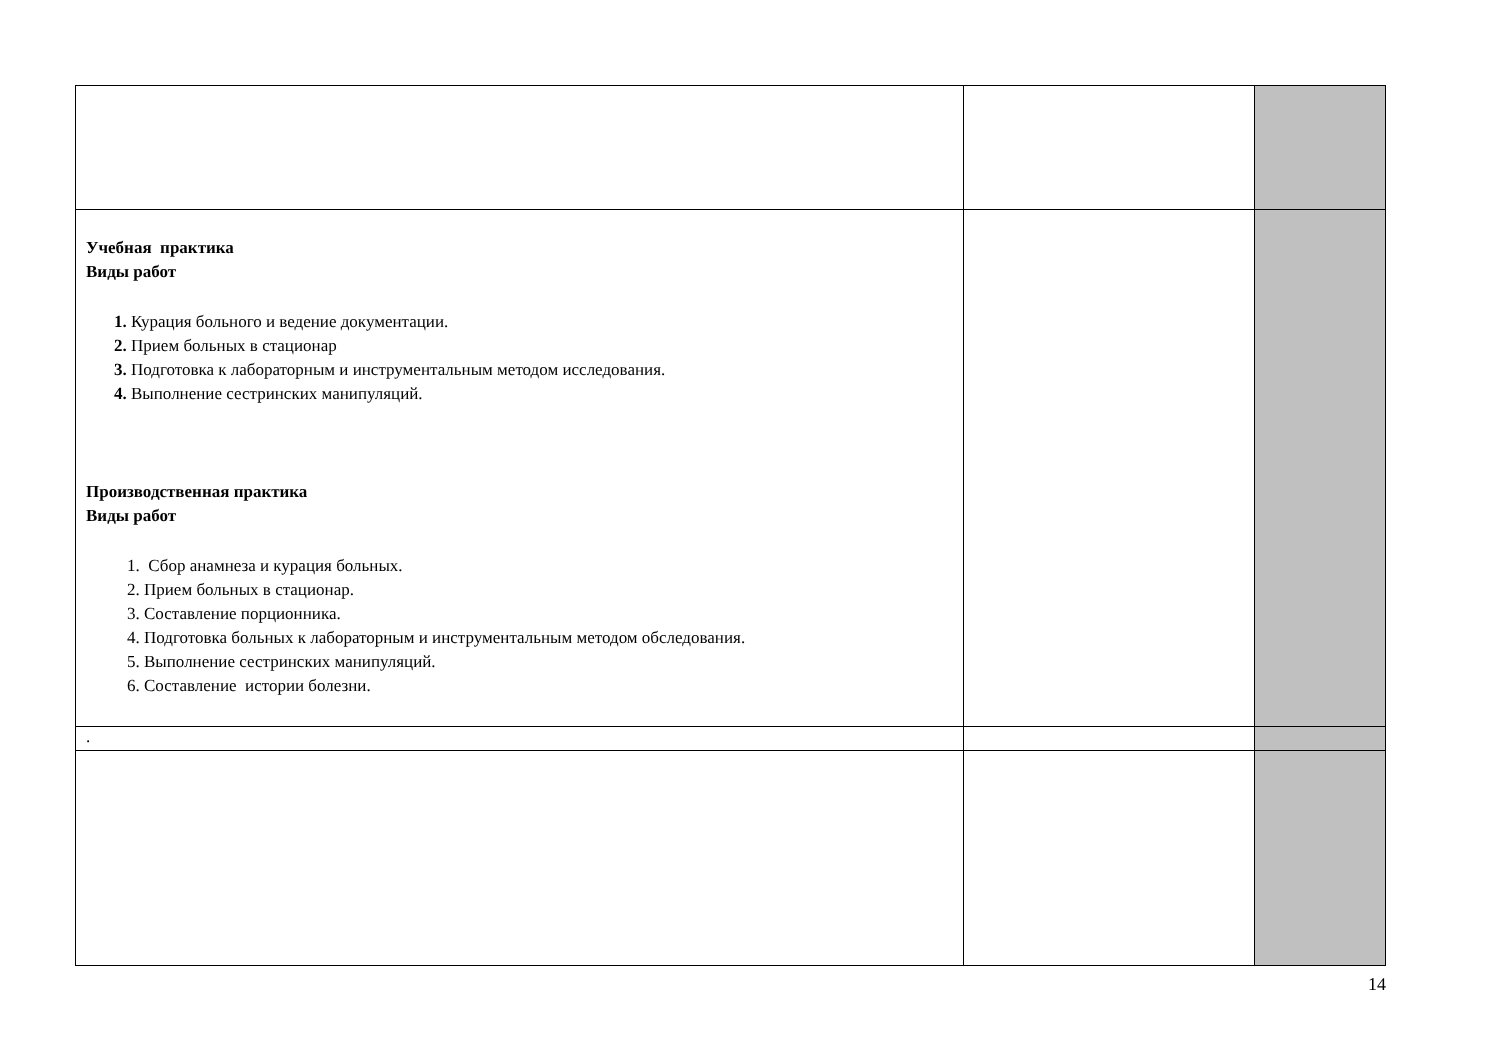| Учебная практика Виды работ 1. Курация больного и ведение документации. 2. Прием больных в стационар 3. Подготовка к лабораторным и инструментальным методом исследования. 4. Выполнение сестринских манипуляций. Производственная практика Виды работ 1. Сбор анамнеза и курация больных. 2. Прием больных в стационар. 3. Составление порционника. 4. Подготовка больных к лабораторным и инструментальным методом обследования. 5. Выполнение сестринских манипуляций. 6. Составление истории болезни. | | |
| . | | |
14